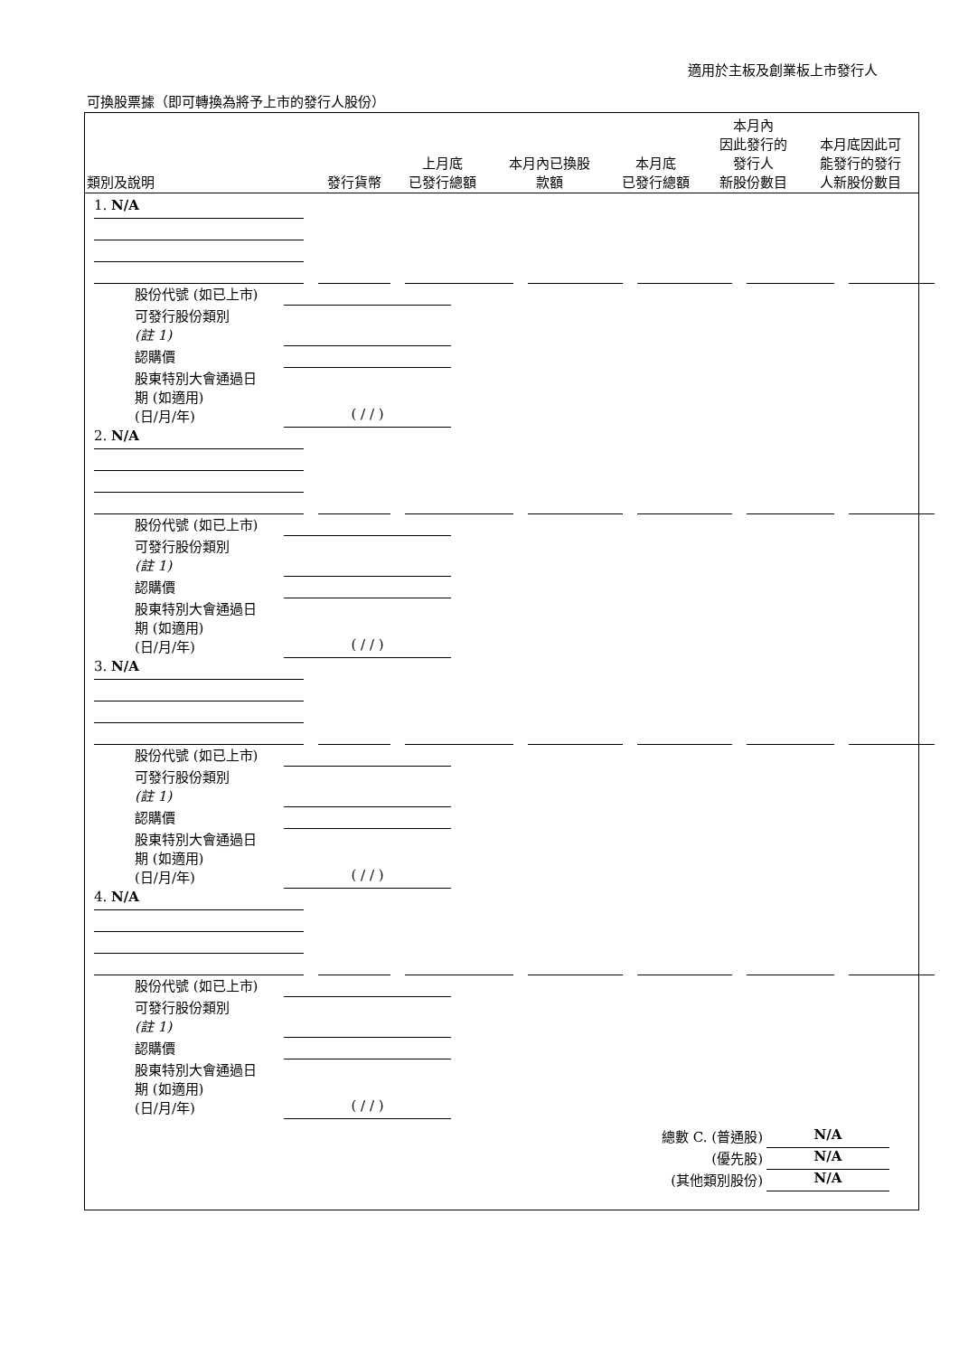適用於主板及創業板上市發行人
可換股票據（即可轉換為將予上市的發行人股份）
| 類別及說明 | 發行貨幣 | 上月底 已發行總額 | 本月內已換股 款額 | 本月底 已發行總額 | 本月內 因此發行的 發行人 新股份數目 | 本月底因此可 能發行的發行 人新股份數目 |
| --- | --- | --- | --- | --- | --- | --- |
1. N/A
股份代號 (如已上市)
可發行股份類別
(註 1)
認購價
股東特別大會通過日
期 (如適用)
(日/月/年) ( / / )
2. N/A
股份代號 (如已上市)
可發行股份類別
(註 1)
認購價
股東特別大會通過日
期 (如適用)
(日/月/年) ( / / )
3. N/A
股份代號 (如已上市)
可發行股份類別
(註 1)
認購價
股東特別大會通過日
期 (如適用)
(日/月/年) ( / / )
4. N/A
股份代號 (如已上市)
可發行股份類別
(註 1)
認購價
股東特別大會通過日
期 (如適用)
(日/月/年) ( / / )
總數 C. (普通股) N/A
(優先股) N/A
(其他類別股份) N/A